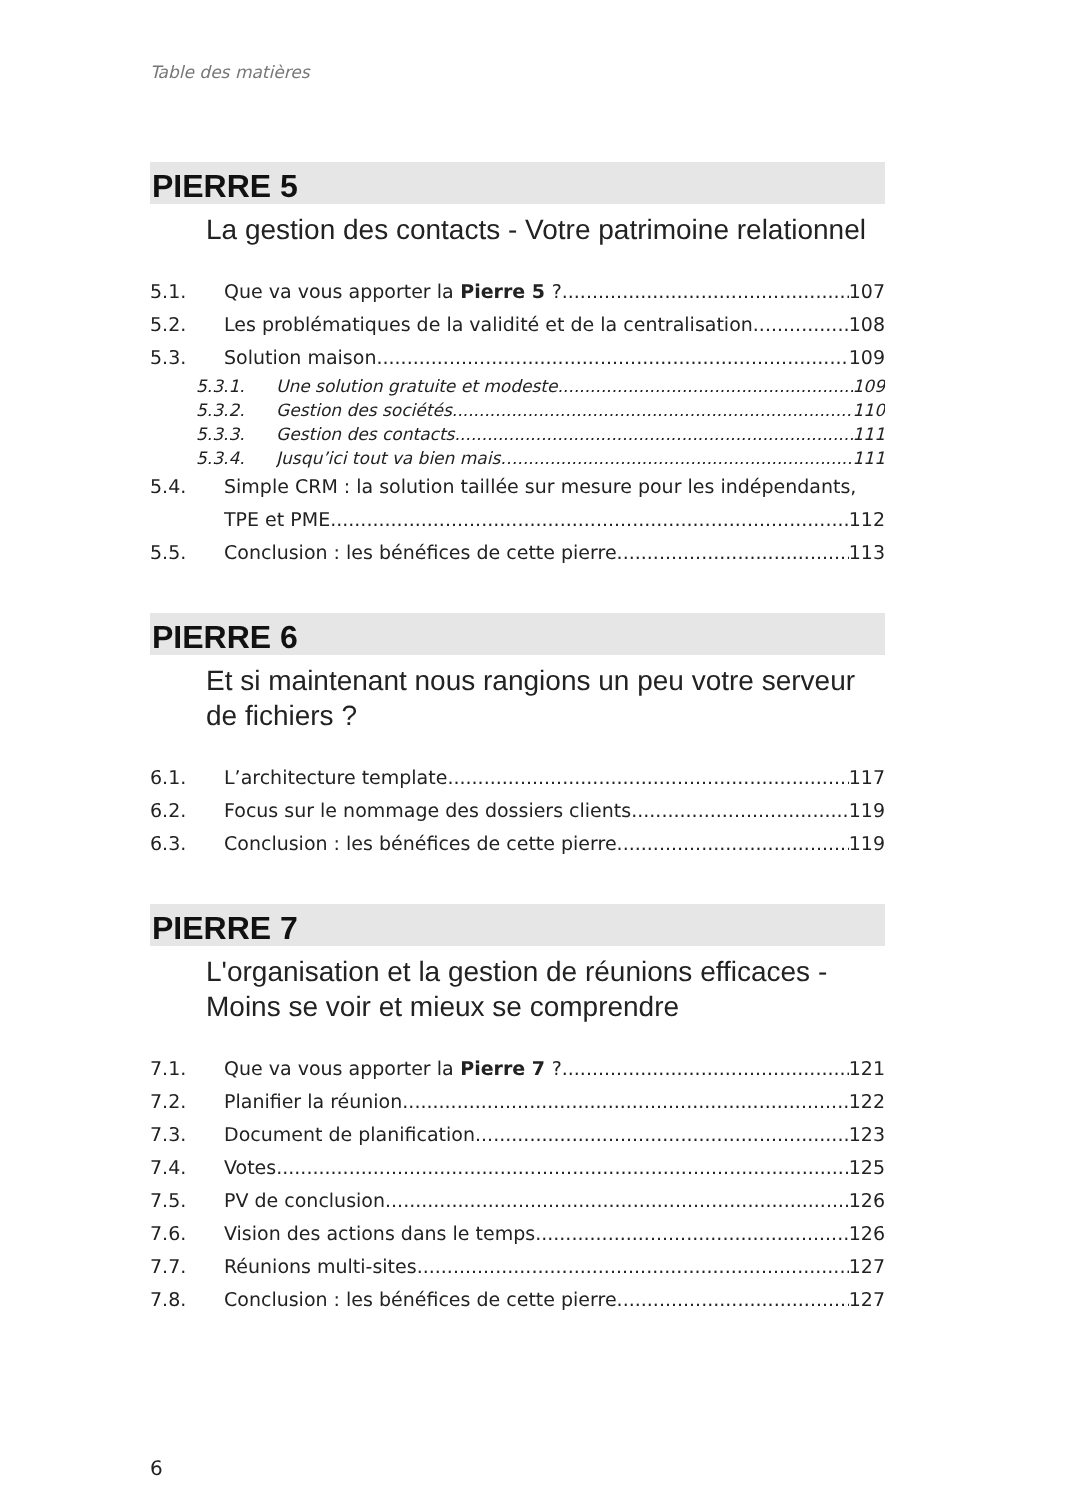Table des matières
PIERRE 5
La gestion des contacts - Votre patrimoine relationnel
5.1. Que va vous apporter la Pierre 5 ? 107
5.2. Les problématiques de la validité et de la centralisation 108
5.3. Solution maison 109
5.3.1. Une solution gratuite et modeste 109
5.3.2. Gestion des sociétés 110
5.3.3. Gestion des contacts 111
5.3.4. Jusqu’ici tout va bien mais… 111
5.4. Simple CRM : la solution taillée sur mesure pour les indépendants,
TPE et PME 112
5.5. Conclusion : les bénéfices de cette pierre 113
PIERRE 6
Et si maintenant nous rangions un peu votre serveur de fichiers ?
6.1. L’architecture template 117
6.2. Focus sur le nommage des dossiers clients 119
6.3. Conclusion : les bénéfices de cette pierre 119
PIERRE 7
L'organisation et la gestion de réunions efficaces -
Moins se voir et mieux se comprendre
7.1. Que va vous apporter la Pierre 7 ? 121
7.2. Planifier la réunion 122
7.3. Document de planification 123
7.4. Votes 125
7.5. PV de conclusion 126
7.6. Vision des actions dans le temps 126
7.7. Réunions multi-sites 127
7.8. Conclusion : les bénéfices de cette pierre 127
6